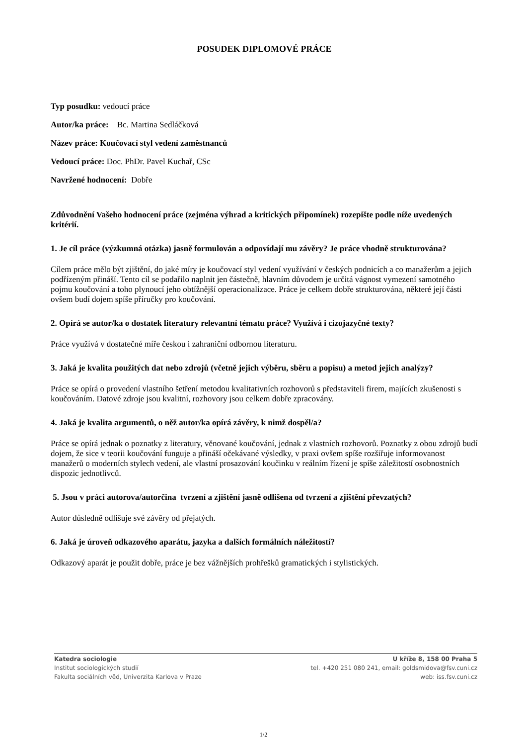POSUDEK DIPLOMOVÉ PRÁCE
Typ posudku: vedoucí práce
Autor/ka práce: Bc. Martina Sedláčková
Název práce: Koučovací styl vedení zaměstnanců
Vedoucí práce: Doc. PhDr. Pavel Kuchař, CSc
Navržené hodnocení: Dobře
Zdůvodnění Vašeho hodnocení práce (zejména výhrad a kritických připomínek) rozepište podle níže uvedených kritérií.
1. Je cíl práce (výzkumná otázka) jasně formulován a odpovídají mu závěry? Je práce vhodně strukturována?
Cílem práce mělo být zjištění, do jaké míry je koučovací styl vedení využívání v českých podnicích a co manažerům a jejich podřízeným přináší. Tento cíl se podařilo naplnit jen částečně, hlavním důvodem je určitá vágnost vymezení samotného pojmu koučování a toho plynoucí jeho obtížnější operacionalizace. Práce je celkem dobře strukturována, některé její části ovšem budí dojem spíše příručky pro koučování.
2. Opírá se autor/ka o dostatek literatury relevantní tématu práce? Využívá i cizojazyčné texty?
Práce využívá v dostatečné míře českou i zahraniční odbornou literaturu.
3. Jaká je kvalita použitých dat nebo zdrojů (včetně jejich výběru, sběru a popisu) a metod jejich analýzy?
Práce se opírá o provedení vlastního šetření metodou kvalitativních rozhovorů s představiteli firem, majících zkušenosti s koučováním. Datové zdroje jsou kvalitní, rozhovory jsou celkem dobře zpracovány.
4. Jaká je kvalita argumentů, o něž autor/ka opírá závěry, k nimž dospěl/a?
Práce se opírá jednak o poznatky z literatury, věnované koučování, jednak z vlastních rozhovorů. Poznatky z obou zdrojů budí dojem, že sice v teorii koučování funguje a přináší očekávané výsledky, v praxi ovšem spíše rozšiřuje informovanost manažerů o moderních stylech vedení, ale vlastní prosazování koučinku v reálním řízení je spíše záležitostí osobnostních dispozic jednotlivců.
5. Jsou v práci autorova/autorčina tvrzení a zjištění jasně odlišena od tvrzení a zjištění převzatých?
Autor důsledně odlišuje své závěry od přejatých.
6. Jaká je úroveň odkazového aparátu, jazyka a dalších formálních náležitostí?
Odkazový aparát je použit dobře, práce je bez vážnějších prohřešků gramatických i stylistických.
Katedra sociologie
Institut sociologických studií
Fakulta sociálních věd, Univerzita Karlova v Praze
U kříže 8, 158 00 Praha 5
tel. +420 251 080 241, email: goldsmidova@fsv.cuni.cz
web: iss.fsv.cuni.cz
1/2